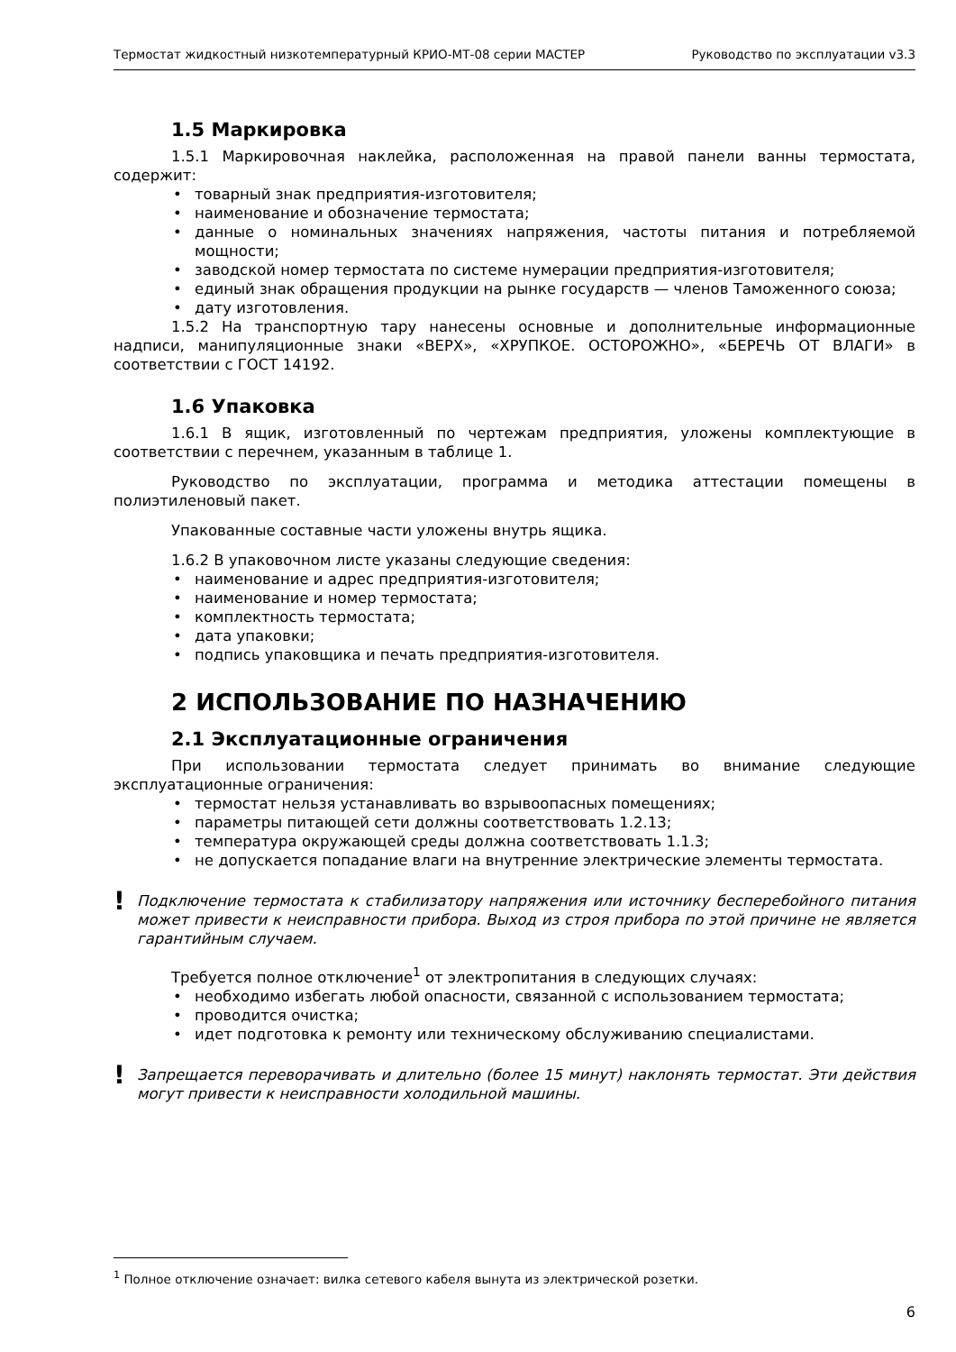Термостат жидкостный низкотемпературный КРИО-МТ-08 серии МАСТЕР Руководство по эксплуатации v3.3
1.5 Маркировка
1.5.1 Маркировочная наклейка, расположенная на правой панели ванны термостата, содержит:
• товарный знак предприятия-изготовителя;
• наименование и обозначение термостата;
• данные о номинальных значениях напряжения, частоты питания и потребляемой мощности;
• заводской номер термостата по системе нумерации предприятия-изготовителя;
• единый знак обращения продукции на рынке государств — членов Таможенного союза;
• дату изготовления.
1.5.2 На транспортную тару нанесены основные и дополнительные информационные надписи, манипуляционные знаки «ВЕРХ», «ХРУПКОЕ. ОСТОРОЖНО», «БЕРЕЧЬ ОТ ВЛАГИ» в соответствии с ГОСТ 14192.
1.6 Упаковка
1.6.1 В ящик, изготовленный по чертежам предприятия, уложены комплектующие в соответствии с перечнем, указанным в таблице 1.
Руководство по эксплуатации, программа и методика аттестации помещены в полиэтиленовый пакет.
Упакованные составные части уложены внутрь ящика.
1.6.2 В упаковочном листе указаны следующие сведения:
• наименование и адрес предприятия-изготовителя;
• наименование и номер термостата;
• комплектность термостата;
• дата упаковки;
• подпись упаковщика и печать предприятия-изготовителя.
2 ИСПОЛЬЗОВАНИЕ ПО НАЗНАЧЕНИЮ
2.1 Эксплуатационные ограничения
При использовании термостата следует принимать во внимание следующие эксплуатационные ограничения:
• термостат нельзя устанавливать во взрывоопасных помещениях;
• параметры питающей сети должны соответствовать 1.2.13;
• температура окружающей среды должна соответствовать 1.1.3;
• не допускается попадание влаги на внутренние электрические элементы термостата.
!
Подключение термостата к стабилизатору напряжения или источнику бесперебойного питания может привести к неисправности прибора. Выход из строя прибора по этой причине не является гарантийным случаем.
Требуется полное отключение<sup>1</sup> от электропитания в следующих случаях:
• необходимо избегать любой опасности, связанной с использованием термостата;
• проводится очистка;
• идет подготовка к ремонту или техническому обслуживанию специалистами.
!
Запрещается переворачивать и длительно (более 15 минут) наклонять термостат. Эти действия могут привести к неисправности холодильной машины.
<sup>1</sup> Полное отключение означает: вилка сетевого кабеля вынута из электрической розетки.
6